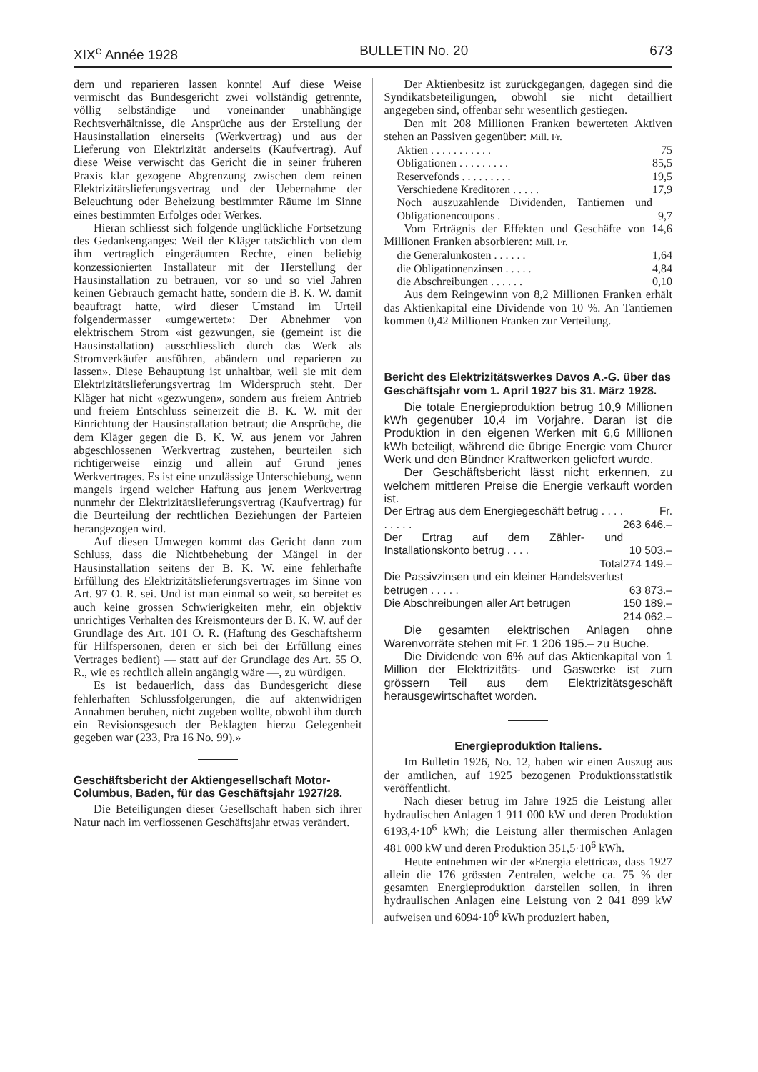XIX<sup>e</sup> Année 1928 BULLETIN No. 20 673
dern und reparieren lassen konnte! Auf diese Weise vermischt das Bundesgericht zwei vollständig getrennte, völlig selbständige und voneinander unabhängige Rechtsverhältnisse, die Ansprüche aus der Erstellung der Hausinstallation einerseits (Werkvertrag) und aus der Lieferung von Elektrizität anderseits (Kaufvertrag). Auf diese Weise verwischt das Gericht die in seiner früheren Praxis klar gezogene Abgrenzung zwischen dem reinen Elektrizitätslieferungsvertrag und der Uebernahme der Beleuchtung oder Beheizung bestimmter Räume im Sinne eines bestimmten Erfolges oder Werkes.
Hieran schliesst sich folgende unglückliche Fortsetzung des Gedankenganges: Weil der Kläger tatsächlich von dem ihm vertraglich eingeräumten Rechte, einen beliebig konzessionierten Installateur mit der Herstellung der Hausinstallation zu betrauen, vor so und so viel Jahren keinen Gebrauch gemacht hatte, sondern die B. K. W. damit beauftragt hatte, wird dieser Umstand im Urteil folgendermasser «umgewertet»: Der Abnehmer von elektrischem Strom «ist gezwungen, sie (gemeint ist die Hausinstallation) ausschliesslich durch das Werk als Stromverkäufer ausführen, abändern und reparieren zu lassen». Diese Behauptung ist unhaltbar, weil sie mit dem Elektrizitätslieferungsvertrag im Widerspruch steht. Der Kläger hat nicht «gezwungen», sondern aus freiem Antrieb und freiem Entschluss seinerzeit die B. K. W. mit der Einrichtung der Hausinstallation betraut; die Ansprüche, die dem Kläger gegen die B. K. W. aus jenem vor Jahren abgeschlossenen Werkvertrag zustehen, beurteilen sich richtigerweise einzig und allein auf Grund jenes Werkvertrages. Es ist eine unzulässige Unterschiebung, wenn mangels irgend welcher Haftung aus jenem Werkvertrag nunmehr der Elektrizitätslieferungsvertrag (Kaufvertrag) für die Beurteilung der rechtlichen Beziehungen der Parteien herangezogen wird.
Auf diesen Umwegen kommt das Gericht dann zum Schluss, dass die Nichtbehebung der Mängel in der Hausinstallation seitens der B. K. W. eine fehlerhafte Erfüllung des Elektrizitätslieferungsvertrages im Sinne von Art. 97 O. R. sei. Und ist man einmal so weit, so bereitet es auch keine grossen Schwierigkeiten mehr, ein objektiv unrichtiges Verhalten des Kreismonteurs der B. K. W. auf der Grundlage des Art. 101 O. R. (Haftung des Geschäftsherrn für Hilfspersonen, deren er sich bei der Erfüllung eines Vertrages bedient) — statt auf der Grundlage des Art. 55 O. R., wie es rechtlich allein angängig wäre —, zu würdigen.
Es ist bedauerlich, dass das Bundesgericht diese fehlerhaften Schlussfolgerungen, die auf aktenwidrigen Annahmen beruhen, nicht zugeben wollte, obwohl ihm durch ein Revisionsgesuch der Beklagten hierzu Gelegenheit gegeben war (233, Pra 16 No. 99).»
Geschäftsbericht der Aktiengesellschaft Motor-Columbus, Baden, für das Geschäftsjahr 1927/28.
Die Beteiligungen dieser Gesellschaft haben sich ihrer Natur nach im verflossenen Geschäftsjahr etwas verändert.
Der Aktienbesitz ist zurückgegangen, dagegen sind die Syndikatsbeteiligungen, obwohl sie nicht detailliert angegeben sind, offenbar sehr wesentlich gestiegen.
Den mit 208 Millionen Franken bewerteten Aktiven stehen an Passiven gegenüber: Mill. Fr.
| Aktien . . . . . . . . . . . | 75 |
| Obligationen . . . . . . . . . | 85,5 |
| Reservefonds . . . . . . . . . | 19,5 |
| Verschiedene Kreditoren . . . . . | 17,9 |
| Noch auszuzahlende Dividenden, Tantiemen und Obligationencoupons . | 9,7 |
Vom Erträgnis der Effekten und Geschäfte von 14,6 Millionen Franken absorbieren: Mill. Fr.
| die Generalunkosten . . . . . . | 1,64 |
| die Obligationenzinsen . . . . . | 4,84 |
| die Abschreibungen . . . . . . | 0,10 |
Aus dem Reingewinn von 8,2 Millionen Franken erhält das Aktienkapital eine Dividende von 10 %. An Tantiemen kommen 0,42 Millionen Franken zur Verteilung.
Bericht des Elektrizitätswerkes Davos A.-G. über das Geschäftsjahr vom 1. April 1927 bis 31. März 1928.
Die totale Energieproduktion betrug 10,9 Millionen kWh gegenüber 10,4 im Vorjahre. Daran ist die Produktion in den eigenen Werken mit 6,6 Millionen kWh beteiligt, während die übrige Energie vom Churer Werk und den Bündner Kraftwerken geliefert wurde.
Der Geschäftsbericht lässt nicht erkennen, zu welchem mittleren Preise die Energie verkauft worden ist.
| Der Ertrag aus dem Energiegeschäft betrug . . . . . . . . . | Fr. 263 646.– |
| Der Ertrag auf dem Zähler- und Installationskonto betrug . . . . | 10 503.– |
| Total | 274 149.– |
| Die Passivzinsen und ein kleiner Handelsverlust betrugen . . . . . | 63 873.– |
| Die Abschreibungen aller Art betrugen | 150 189.– |
| | 214 062.– |
Die gesamten elektrischen Anlagen ohne Warenvorräte stehen mit Fr. 1 206 195.– zu Buche.
Die Dividende von 6% auf das Aktienkapital von 1 Million der Elektrizitäts- und Gaswerke ist zum grössern Teil aus dem Elektrizitätsgeschäft herausgewirtschaftet worden.
Energieproduktion Italiens.
Im Bulletin 1926, No. 12, haben wir einen Auszug aus der amtlichen, auf 1925 bezogenen Produktionsstatistik veröffentlicht.
Nach dieser betrug im Jahre 1925 die Leistung aller hydraulischen Anlagen 1 911 000 kW und deren Produktion 6193,4·10<sup>6</sup> kWh; die Leistung aller thermischen Anlagen 481 000 kW und deren Produktion 351,5·10<sup>6</sup> kWh.
Heute entnehmen wir der «Energia elettrica», dass 1927 allein die 176 grössten Zentralen, welche ca. 75 % der gesamten Energieproduktion darstellen sollen, in ihren hydraulischen Anlagen eine Leistung von 2 041 899 kW aufweisen und 6094·10<sup>6</sup> kWh produziert haben,